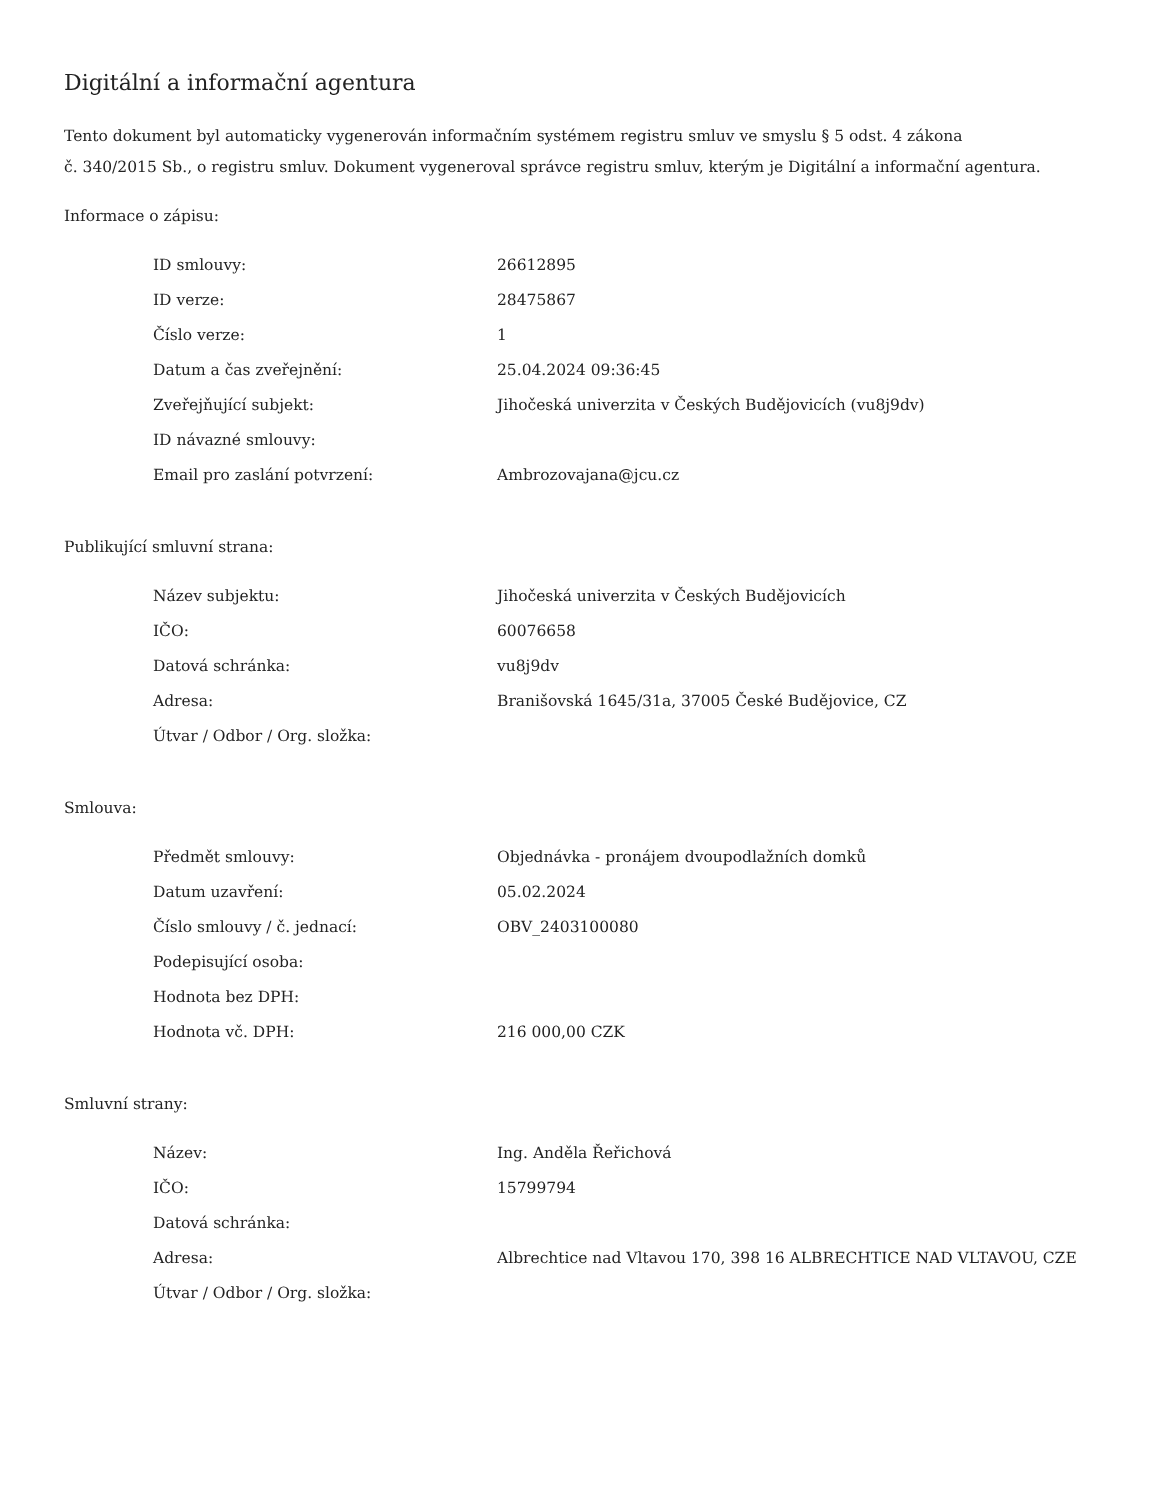Digitální a informační agentura
Tento dokument byl automaticky vygenerován informačním systémem registru smluv ve smyslu § 5 odst. 4 zákona
č. 340/2015 Sb., o registru smluv. Dokument vygeneroval správce registru smluv, kterým je Digitální a informační agentura.
Informace o zápisu:
| ID smlouvy: | 26612895 |
| ID verze: | 28475867 |
| Číslo verze: | 1 |
| Datum a čas zveřejnění: | 25.04.2024 09:36:45 |
| Zveřejňující subjekt: | Jihočeská univerzita v Českých Budějovicích (vu8j9dv) |
| ID návazné smlouvy: | |
| Email pro zaslání potvrzení: | Ambrozovajana@jcu.cz |
Publikující smluvní strana:
| Název subjektu: | Jihočeská univerzita v Českých Budějovicích |
| IČO: | 60076658 |
| Datová schránka: | vu8j9dv |
| Adresa: | Branišovská 1645/31a, 37005 České Budějovice, CZ |
| Útvar / Odbor / Org. složka: | |
Smlouva:
| Předmět smlouvy: | Objednávka - pronájem dvoupodlažních domků |
| Datum uzavření: | 05.02.2024 |
| Číslo smlouvy / č. jednací: | OBV_2403100080 |
| Podepisující osoba: | |
| Hodnota bez DPH: | |
| Hodnota vč. DPH: | 216 000,00 CZK |
Smluvní strany:
| Název: | Ing. Anděla Řeřichová |
| IČO: | 15799794 |
| Datová schránka: | |
| Adresa: | Albrechtice nad Vltavou 170, 398 16 ALBRECHTICE NAD VLTAVOU, CZE |
| Útvar / Odbor / Org. složka: | |